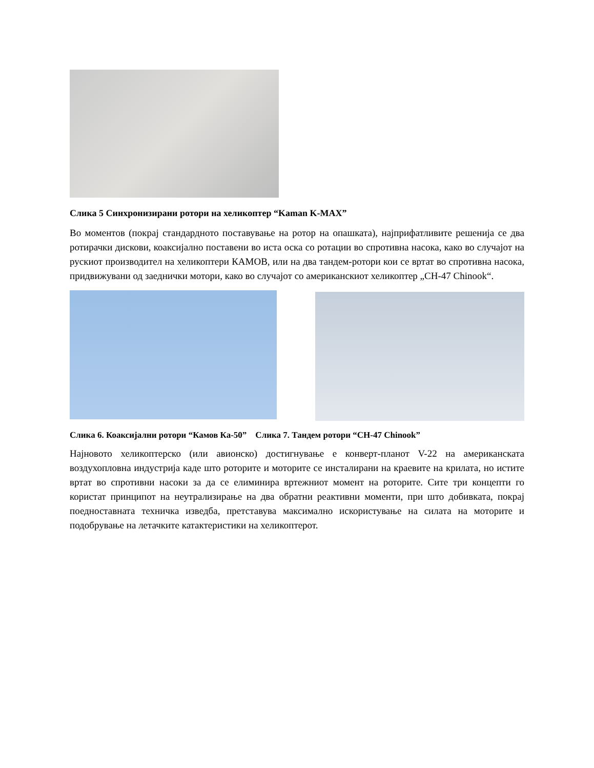Слика 5 Синхронизирани ротори на хеликоптер “Kaman K-MAX”
Во моментов (покрај стандардното поставување на ротор на опашката), најприфатливите решенија се два ротирачки дискови, коаксијално поставени во иста оска со ротации во спротивна насока, како во случајот на рускиот производител на хеликоптери КАМОВ, или на два тандем-ротори кои се вртат во спротивна насока, придвижувани од заеднички мотори, како во случајот со американскиот хеликоптер „CH-47 Chinook“.
Слика 6. Коаксијални ротори “Камов Ка-50” Слика 7. Тандем ротори “CH-47 Chinook”
Најновото хеликоптерско (или авионско) достигнување е конверт-планот V-22 на американската воздухопловна индустрија каде што роторите и моторите се инсталирани на краевите на крилата, но истите вртат во спротивни насоки за да се елиминира вртежниот момент на роторите. Сите три концепти го користат принципот на неутрализирање на два обратни реактивни моменти, при што добивката, покрај поедноставната техничка изведба, претставува максимално искористување на силата на моторите и подобрување на летачките катактеристики на хеликоптерот.